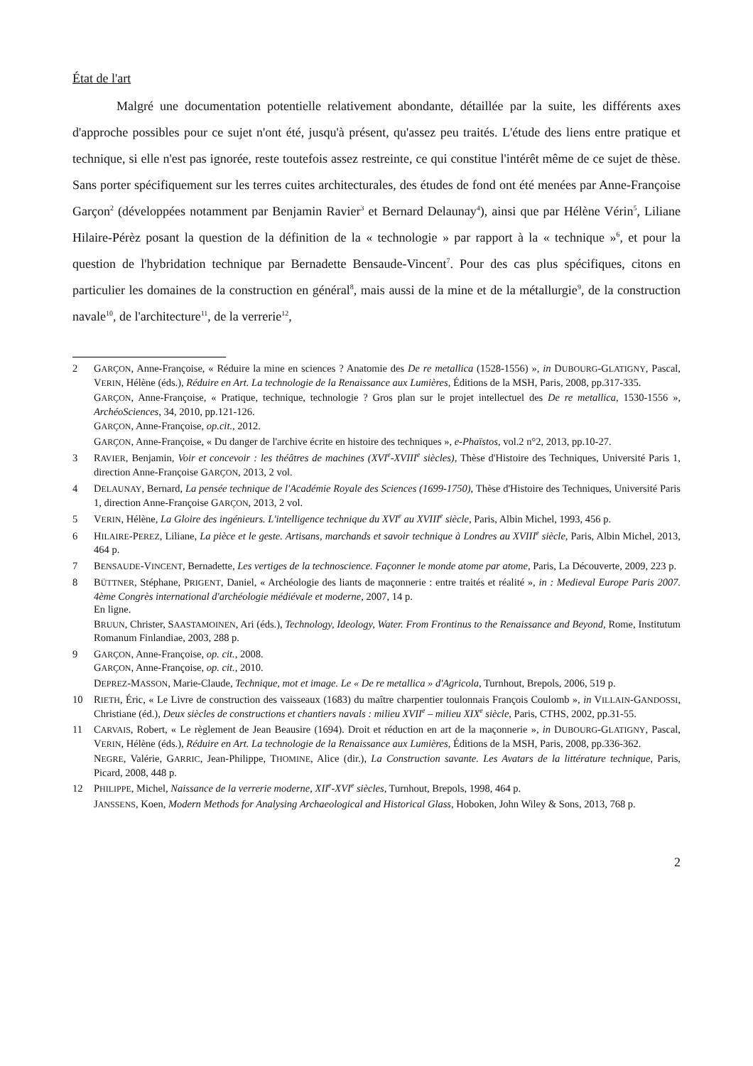État de l'art
Malgré une documentation potentielle relativement abondante, détaillée par la suite, les différents axes d'approche possibles pour ce sujet n'ont été, jusqu'à présent, qu'assez peu traités. L'étude des liens entre pratique et technique, si elle n'est pas ignorée, reste toutefois assez restreinte, ce qui constitue l'intérêt même de ce sujet de thèse. Sans porter spécifiquement sur les terres cuites architecturales, des études de fond ont été menées par Anne-Françoise Garçon<sup>2</sup> (développées notamment par Benjamin Ravier<sup>3</sup> et Bernard Delaunay<sup>4</sup>), ainsi que par Hélène Vérin<sup>5</sup>, Liliane Hilaire-Pérèz posant la question de la définition de la « technologie » par rapport à la « technique »<sup>6</sup>, et pour la question de l'hybridation technique par Bernadette Bensaude-Vincent<sup>7</sup>. Pour des cas plus spécifiques, citons en particulier les domaines de la construction en général<sup>8</sup>, mais aussi de la mine et de la métallurgie<sup>9</sup>, de la construction navale<sup>10</sup>, de l'architecture<sup>11</sup>, de la verrerie<sup>12</sup>,
2 GARÇON, Anne-Françoise, « Réduire la mine en sciences ? Anatomie des De re metallica (1528-1556) », in DUBOURG-GLATIGNY, Pascal, VERIN, Hélène (éds.), Réduire en Art. La technologie de la Renaissance aux Lumières, Éditions de la MSH, Paris, 2008, pp.317-335.
GARÇON, Anne-Françoise, « Pratique, technique, technologie ? Gros plan sur le projet intellectuel des De re metallica, 1530-1556 », ArchéoSciences, 34, 2010, pp.121-126.
GARÇON, Anne-Françoise, op.cit., 2012.
GARÇON, Anne-Françoise, « Du danger de l'archive écrite en histoire des techniques », e-Phaïstos, vol.2 n°2, 2013, pp.10-27.
3 RAVIER, Benjamin, Voir et concevoir : les théâtres de machines (XVI<sup>e</sup>-XVIII<sup>e</sup> siècles), Thèse d'Histoire des Techniques, Université Paris 1, direction Anne-Françoise GARÇON, 2013, 2 vol.
4 DELAUNAY, Bernard, La pensée technique de l'Académie Royale des Sciences (1699-1750), Thèse d'Histoire des Techniques, Université Paris 1, direction Anne-Françoise GARÇON, 2013, 2 vol.
5 VERIN, Hélène, La Gloire des ingénieurs. L'intelligence technique du XVI<sup>e</sup> au XVIII<sup>e</sup> siècle, Paris, Albin Michel, 1993, 456 p.
6 HILAIRE-PEREZ, Liliane, La pièce et le geste. Artisans, marchands et savoir technique à Londres au XVIII<sup>e</sup> siècle, Paris, Albin Michel, 2013, 464 p.
7 BENSAUDE-VINCENT, Bernadette, Les vertiges de la technoscience. Façonner le monde atome par atome, Paris, La Découverte, 2009, 223 p.
8 BÜTTNER, Stéphane, PRIGENT, Daniel, « Archéologie des liants de maçonnerie : entre traités et réalité », in : Medieval Europe Paris 2007. 4ème Congrès international d'archéologie médiévale et moderne, 2007, 14 p.
En ligne.
BRUUN, Christer, SAASTAMOINEN, Ari (éds.), Technology, Ideology, Water. From Frontinus to the Renaissance and Beyond, Rome, Institutum Romanum Finlandiae, 2003, 288 p.
9 GARÇON, Anne-Françoise, op. cit., 2008.
GARÇON, Anne-Françoise, op. cit., 2010.
DEPREZ-MASSON, Marie-Claude, Technique, mot et image. Le « De re metallica » d'Agricola, Turnhout, Brepols, 2006, 519 p.
10 RIETH, Éric, « Le Livre de construction des vaisseaux (1683) du maître charpentier toulonnais François Coulomb », in VILLAIN-GANDOSSI, Christiane (éd.), Deux siècles de constructions et chantiers navals : milieu XVII<sup>e</sup> – milieu XIX<sup>e</sup> siècle, Paris, CTHS, 2002, pp.31-55.
11 CARVAIS, Robert, « Le règlement de Jean Beausire (1694). Droit et réduction en art de la maçonnerie », in DUBOURG-GLATIGNY, Pascal, VERIN, Hélène (éds.), Réduire en Art. La technologie de la Renaissance aux Lumières, Éditions de la MSH, Paris, 2008, pp.336-362.
NEGRE, Valérie, GARRIC, Jean-Philippe, THOMINE, Alice (dir.), La Construction savante. Les Avatars de la littérature technique, Paris, Picard, 2008, 448 p.
12 PHILIPPE, Michel, Naissance de la verrerie moderne, XII<sup>e</sup>-XVI<sup>e</sup> siècles, Turnhout, Brepols, 1998, 464 p.
JANSSENS, Koen, Modern Methods for Analysing Archaeological and Historical Glass, Hoboken, John Wiley & Sons, 2013, 768 p.
2